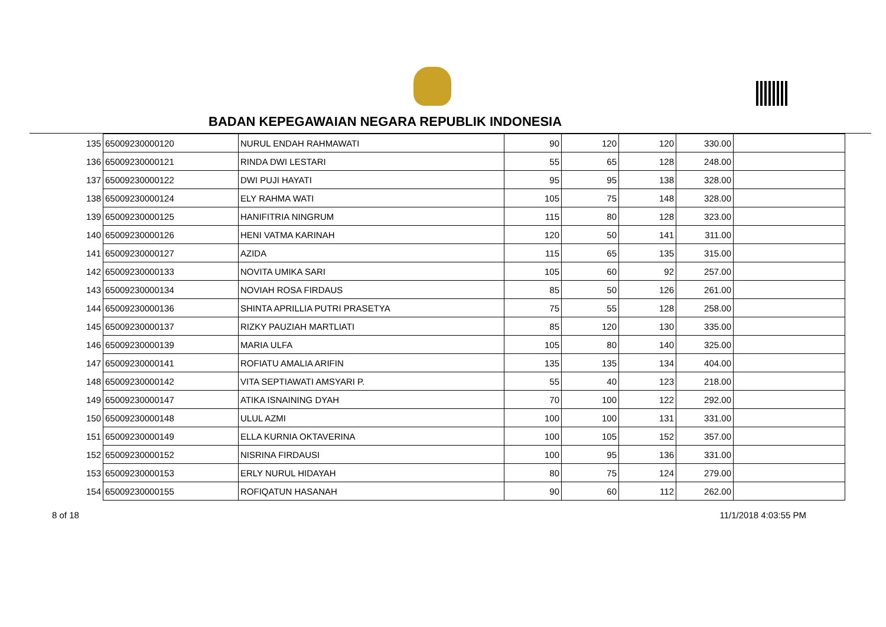BADAN KEPEGAWAIAN NEGARA REPUBLIK INDONESIA
| 135 | 65009230000120 | NURUL ENDAH RAHMAWATI | 90 | 120 | 120 | 330.00 | |
| 136 | 65009230000121 | RINDA DWI LESTARI | 55 | 65 | 128 | 248.00 | |
| 137 | 65009230000122 | DWI PUJI HAYATI | 95 | 95 | 138 | 328.00 | |
| 138 | 65009230000124 | ELY RAHMA WATI | 105 | 75 | 148 | 328.00 | |
| 139 | 65009230000125 | HANIFITRIA NINGRUM | 115 | 80 | 128 | 323.00 | |
| 140 | 65009230000126 | HENI VATMA KARINAH | 120 | 50 | 141 | 311.00 | |
| 141 | 65009230000127 | AZIDA | 115 | 65 | 135 | 315.00 | |
| 142 | 65009230000133 | NOVITA UMIKA SARI | 105 | 60 | 92 | 257.00 | |
| 143 | 65009230000134 | NOVIAH ROSA FIRDAUS | 85 | 50 | 126 | 261.00 | |
| 144 | 65009230000136 | SHINTA APRILLIA PUTRI PRASETYA | 75 | 55 | 128 | 258.00 | |
| 145 | 65009230000137 | RIZKY PAUZIAH MARTLIATI | 85 | 120 | 130 | 335.00 | |
| 146 | 65009230000139 | MARIA ULFA | 105 | 80 | 140 | 325.00 | |
| 147 | 65009230000141 | ROFIATU AMALIA ARIFIN | 135 | 135 | 134 | 404.00 | |
| 148 | 65009230000142 | VITA SEPTIAWATI AMSYARI P. | 55 | 40 | 123 | 218.00 | |
| 149 | 65009230000147 | ATIKA ISNAINING DYAH | 70 | 100 | 122 | 292.00 | |
| 150 | 65009230000148 | ULUL AZMI | 100 | 100 | 131 | 331.00 | |
| 151 | 65009230000149 | ELLA KURNIA OKTAVERINA | 100 | 105 | 152 | 357.00 | |
| 152 | 65009230000152 | NISRINA FIRDAUSI | 100 | 95 | 136 | 331.00 | |
| 153 | 65009230000153 | ERLY NURUL HIDAYAH | 80 | 75 | 124 | 279.00 | |
| 154 | 65009230000155 | ROFIQATUN HASANAH | 90 | 60 | 112 | 262.00 | |
8 of 18 11/1/2018 4:03:55 PM